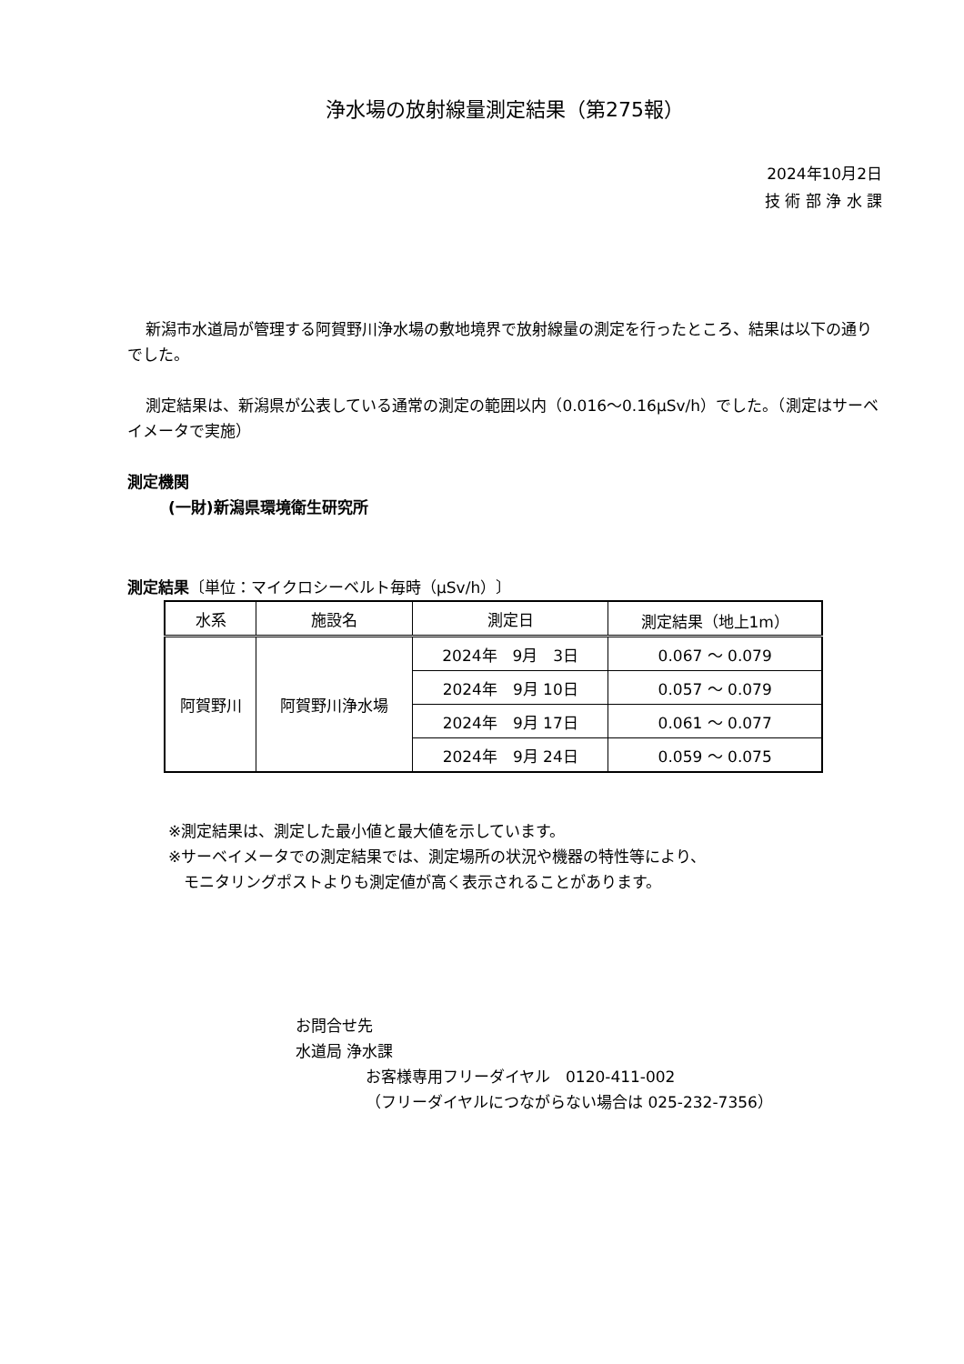浄水場の放射線量測定結果（第275報）
2024年10月2日
技 術 部 浄 水 課
新潟市水道局が管理する阿賀野川浄水場の敷地境界で放射線量の測定を行ったところ、結果は以下の通りでした。
測定結果は、新潟県が公表している通常の測定の範囲以内（0.016～0.16μSv/h）でした。（測定はサーベイメータで実施）
測定機関
(一財)新潟県環境衛生研究所
測定結果〔単位：マイクロシーベルト毎時（μSv/h）〕
| 水系 | 施設名 | 測定日 | 測定結果（地上1m） |
| --- | --- | --- | --- |
| 阿賀野川 | 阿賀野川浄水場 | 2024年 9月 3日 | 0.067 ～ 0.079 |
| | | 2024年 9月 10日 | 0.057 ～ 0.079 |
| | | 2024年 9月 17日 | 0.061 ～ 0.077 |
| | | 2024年 9月 24日 | 0.059 ～ 0.075 |
※測定結果は、測定した最小値と最大値を示しています。
※サーベイメータでの測定結果では、測定場所の状況や機器の特性等により、
　モニタリングポストよりも測定値が高く表示されることがあります。
お問合せ先
水道局 浄水課
お客様専用フリーダイヤル　0120-411-002
（フリーダイヤルにつながらない場合は 025-232-7356）